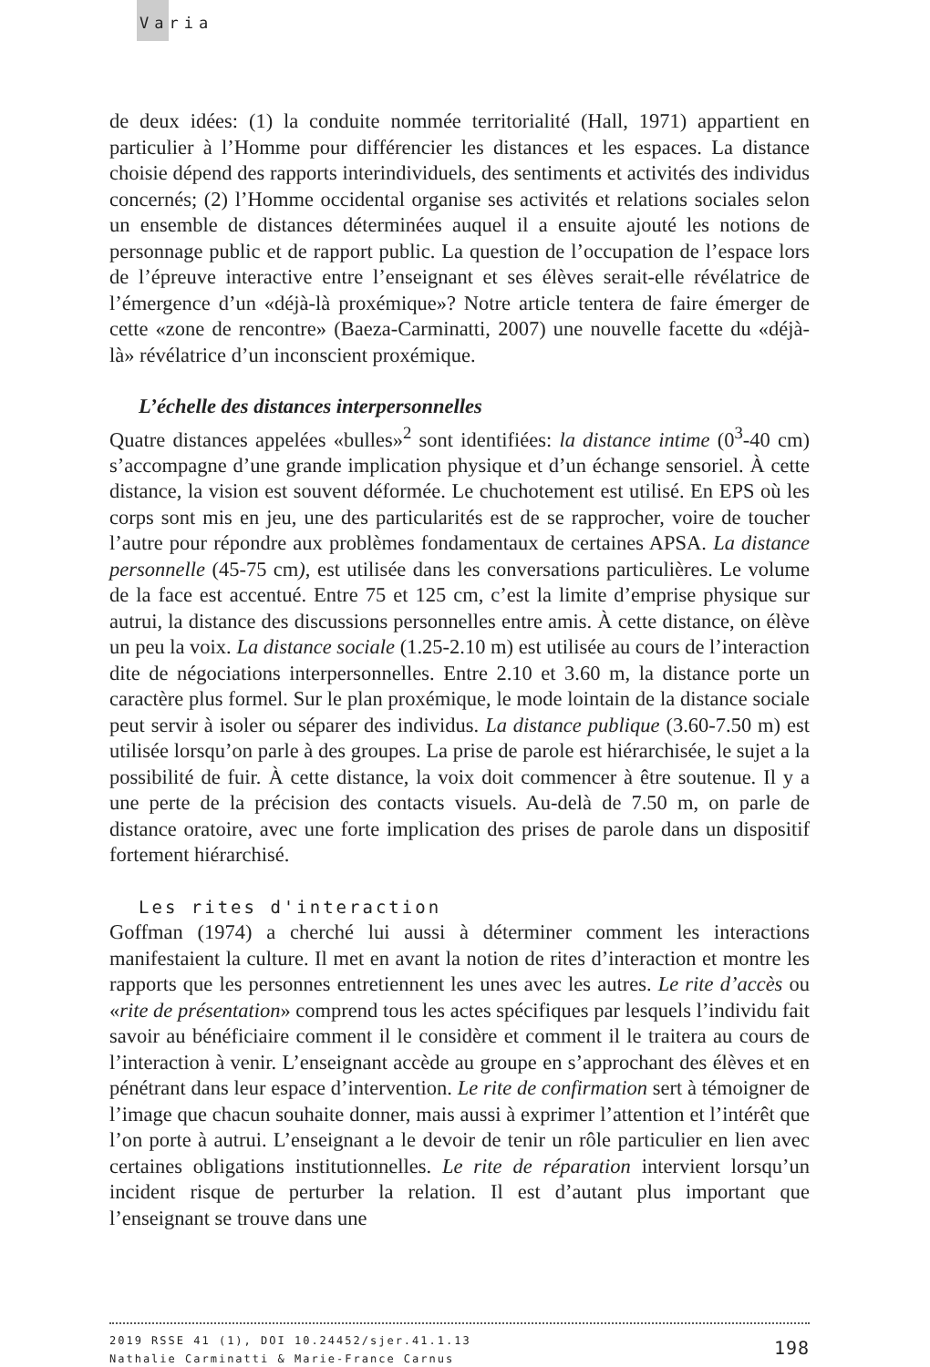Varia
de deux idées: (1) la conduite nommée territorialité (Hall, 1971) appartient en particulier à l’Homme pour différencier les distances et les espaces. La distance choisie dépend des rapports interindividuels, des sentiments et activités des individus concernés; (2) l’Homme occidental organise ses activités et relations sociales selon un ensemble de distances déterminées auquel il a ensuite ajouté les notions de personnage public et de rapport public. La question de l’occupation de l’espace lors de l’épreuve interactive entre l’enseignant et ses élèves serait-elle révélatrice de l’émergence d’un «déjà-là proxémique»? Notre article tentera de faire émerger de cette «zone de rencontre» (Baeza-Carminatti, 2007) une nouvelle facette du «déjà-là» révélatrice d’un inconscient proxémique.
L’échelle des distances interpersonnelles
Quatre distances appelées «bulles»<sup>2</sup> sont identifiées: la distance intime (0<sup>3</sup>-40 cm) s’accompagne d’une grande implication physique et d’un échange sensoriel. À cette distance, la vision est souvent déformée. Le chuchotement est utilisé. En EPS où les corps sont mis en jeu, une des particularités est de se rapprocher, voire de toucher l’autre pour répondre aux problèmes fondamentaux de certaines APSA. La distance personnelle (45-75 cm), est utilisée dans les conversations particulières. Le volume de la face est accentué. Entre 75 et 125 cm, c’est la limite d’emprise physique sur autrui, la distance des discussions personnelles entre amis. À cette distance, on élève un peu la voix. La distance sociale (1.25-2.10 m) est utilisée au cours de l’interaction dite de négociations interpersonnelles. Entre 2.10 et 3.60 m, la distance porte un caractère plus formel. Sur le plan proxémique, le mode lointain de la distance sociale peut servir à isoler ou séparer des individus. La distance publique (3.60-7.50 m) est utilisée lorsqu’on parle à des groupes. La prise de parole est hiérarchisée, le sujet a la possibilité de fuir. À cette distance, la voix doit commencer à être soutenue. Il y a une perte de la précision des contacts visuels. Au-delà de 7.50 m, on parle de distance oratoire, avec une forte implication des prises de parole dans un dispositif fortement hiérarchisé.
Les rites d'interaction
Goffman (1974) a cherché lui aussi à déterminer comment les interactions manifestaient la culture. Il met en avant la notion de rites d’interaction et montre les rapports que les personnes entretiennent les unes avec les autres. Le rite d’accès ou «rite de présentation» comprend tous les actes spécifiques par lesquels l’individu fait savoir au bénéficiaire comment il le considère et comment il le traitera au cours de l’interaction à venir. L’enseignant accède au groupe en s’approchant des élèves et en pénétrant dans leur espace d’intervention. Le rite de confirmation sert à témoigner de l’image que chacun souhaite donner, mais aussi à exprimer l’attention et l’intérêt que l’on porte à autrui. L’enseignant a le devoir de tenir un rôle particulier en lien avec certaines obligations institutionnelles. Le rite de réparation intervient lorsqu’un incident risque de perturber la relation. Il est d’autant plus important que l’enseignant se trouve dans une
198
2019 RSSE 41 (1), DOI 10.24452/sjer.41.1.13
Nathalie Carminatti & Marie-France Carnus